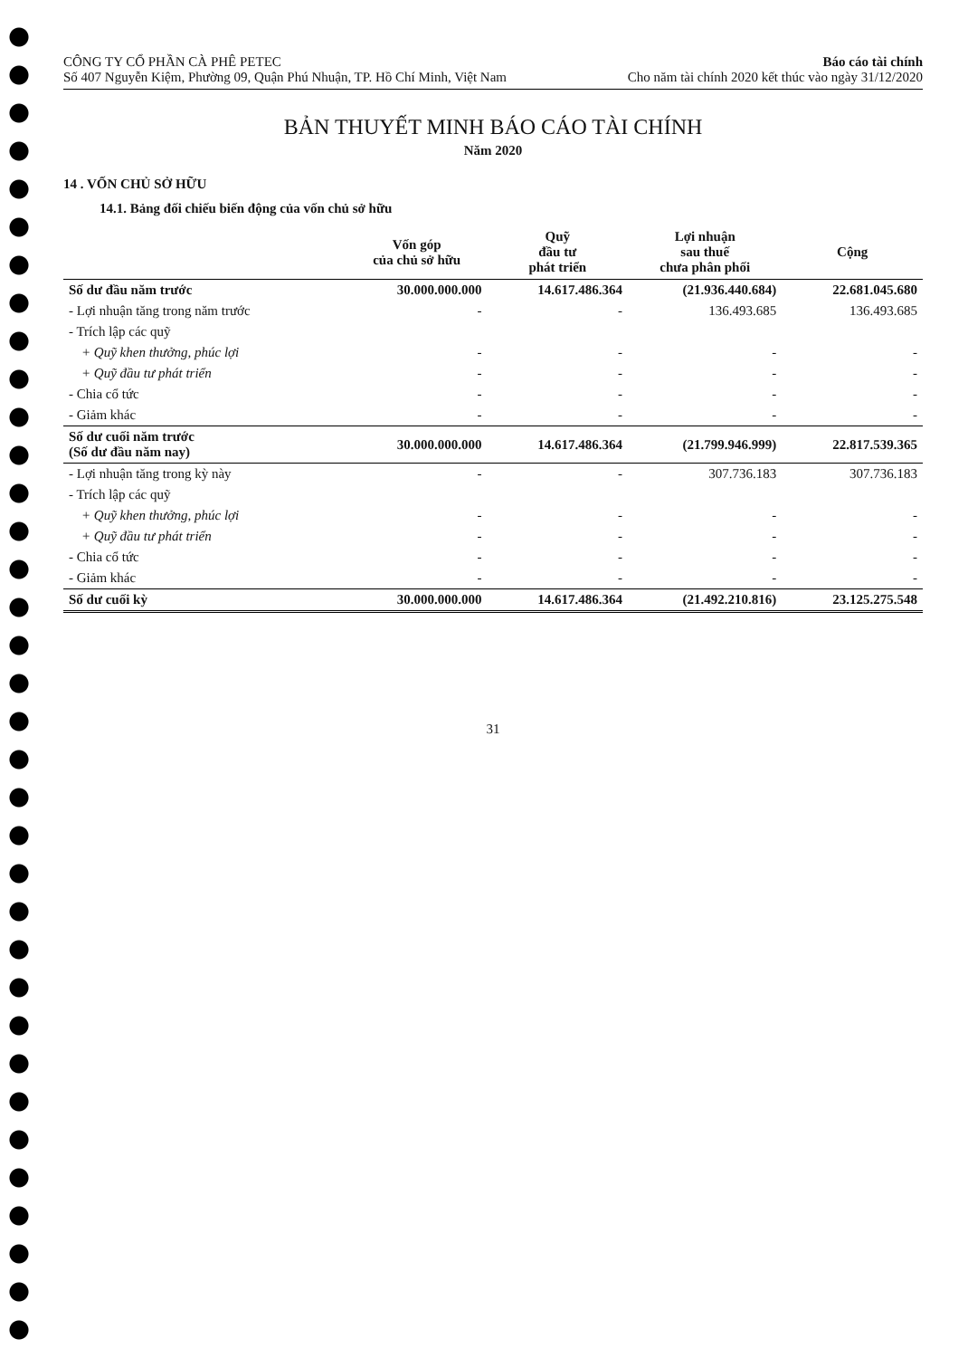CÔNG TY CỔ PHẦN CÀ PHÊ PETEC
Số 407 Nguyễn Kiệm, Phường 09, Quận Phú Nhuận, TP. Hồ Chí Minh, Việt Nam
Báo cáo tài chính
Cho năm tài chính 2020 kết thúc vào ngày 31/12/2020
BẢN THUYẾT MINH BÁO CÁO TÀI CHÍNH
Năm 2020
14 . VỐN CHỦ SỞ HỮU
14.1. Bảng đối chiếu biến động của vốn chủ sở hữu
| | Vốn góp của chủ sở hữu | Quỹ đầu tư phát triển | Lợi nhuận sau thuế chưa phân phối | Cộng |
| --- | --- | --- | --- | --- |
| Số dư đầu năm trước | 30.000.000.000 | 14.617.486.364 | (21.936.440.684) | 22.681.045.680 |
| - Lợi nhuận tăng trong năm trước | - | - | 136.493.685 | 136.493.685 |
| - Trích lập các quỹ | | | | |
| + Quỹ khen thưởng, phúc lợi | - | - | - | - |
| + Quỹ đầu tư phát triển | - | - | - | - |
| - Chia cổ tức | - | - | - | - |
| - Giảm khác | - | - | - | - |
| Số dư cuối năm trước (Số dư đầu năm nay) | 30.000.000.000 | 14.617.486.364 | (21.799.946.999) | 22.817.539.365 |
| - Lợi nhuận tăng trong kỳ này | - | - | 307.736.183 | 307.736.183 |
| - Trích lập các quỹ | | | | |
| + Quỹ khen thưởng, phúc lợi | - | - | - | - |
| + Quỹ đầu tư phát triển | - | - | - | - |
| - Chia cổ tức | - | - | - | - |
| - Giảm khác | - | - | - | - |
| Số dư cuối kỳ | 30.000.000.000 | 14.617.486.364 | (21.492.210.816) | 23.125.275.548 |
31